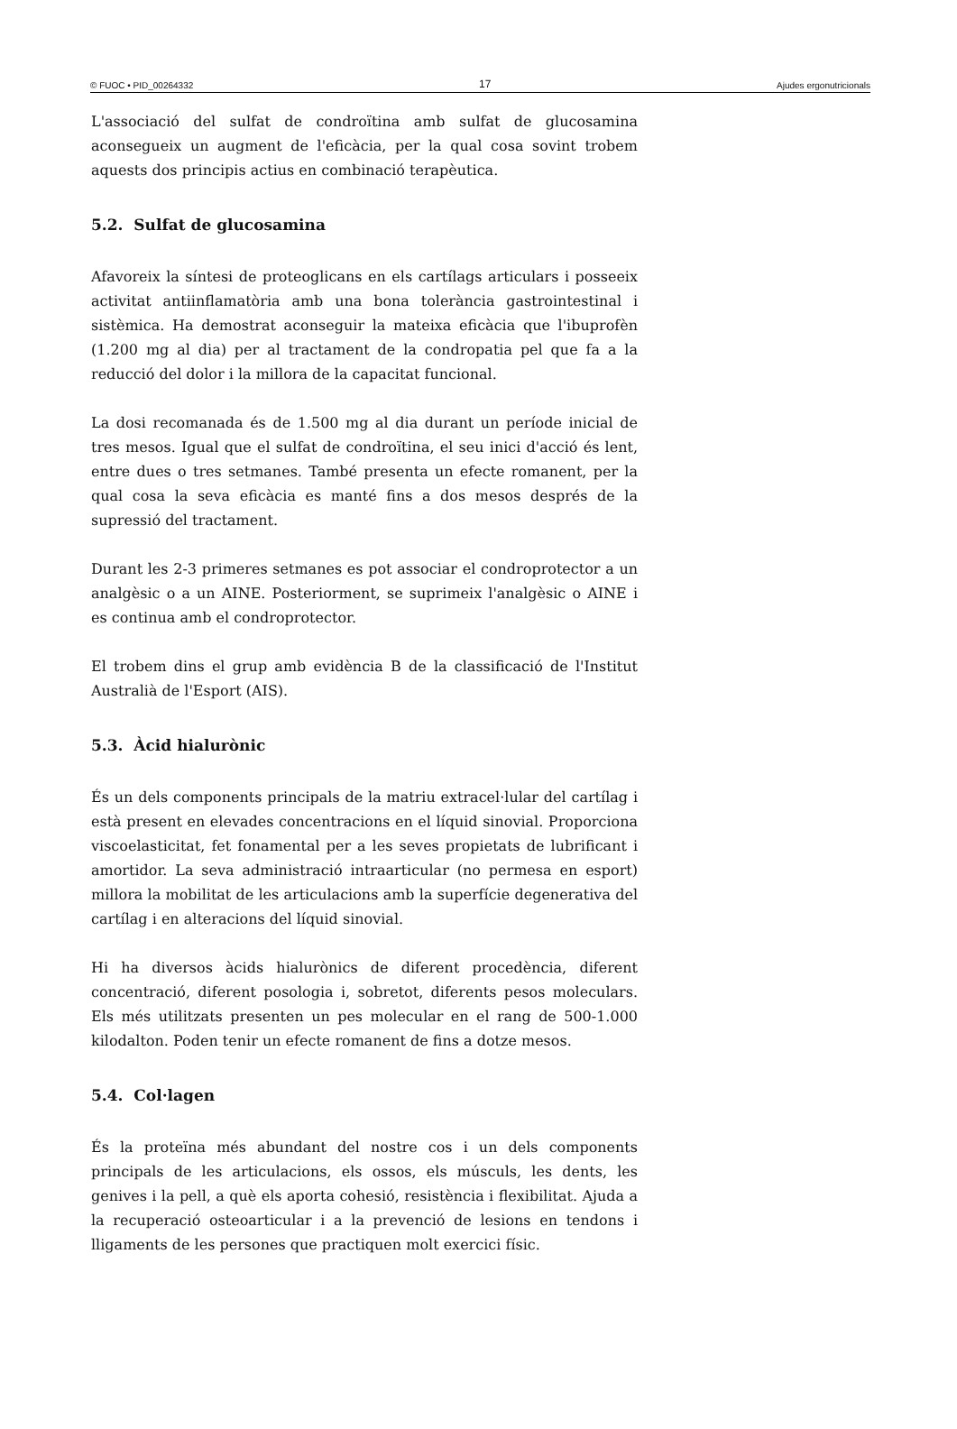© FUOC • PID_00264332 17 Ajudes ergonutricionals
L'associació del sulfat de condroïtina amb sulfat de glucosamina aconsegueix un augment de l'eficàcia, per la qual cosa sovint trobem aquests dos principis actius en combinació terapèutica.
5.2. Sulfat de glucosamina
Afavoreix la síntesi de proteoglicans en els cartílags articulars i posseeix activitat antiinflamatòria amb una bona tolerància gastrointestinal i sistèmica. Ha demostrat aconseguir la mateixa eficàcia que l'ibuprofèn (1.200 mg al dia) per al tractament de la condropatia pel que fa a la reducció del dolor i la millora de la capacitat funcional.
La dosi recomanada és de 1.500 mg al dia durant un període inicial de tres mesos. Igual que el sulfat de condroïtina, el seu inici d'acció és lent, entre dues o tres setmanes. També presenta un efecte romanent, per la qual cosa la seva eficàcia es manté fins a dos mesos després de la supressió del tractament.
Durant les 2-3 primeres setmanes es pot associar el condroprotector a un analgèsic o a un AINE. Posteriorment, se suprimeix l'analgèsic o AINE i es continua amb el condroprotector.
El trobem dins el grup amb evidència B de la classificació de l'Institut Australià de l'Esport (AIS).
5.3. Àcid hialurònic
És un dels components principals de la matriu extracel·lular del cartílag i està present en elevades concentracions en el líquid sinovial. Proporciona viscoelasticitat, fet fonamental per a les seves propietats de lubrificant i amortidor. La seva administració intraarticular (no permesa en esport) millora la mobilitat de les articulacions amb la superfície degenerativa del cartílag i en alteracions del líquid sinovial.
Hi ha diversos àcids hialurònics de diferent procedència, diferent concentració, diferent posologia i, sobretot, diferents pesos moleculars. Els més utilitzats presenten un pes molecular en el rang de 500-1.000 kilodalton. Poden tenir un efecte romanent de fins a dotze mesos.
5.4. Col·lagen
És la proteïna més abundant del nostre cos i un dels components principals de les articulacions, els ossos, els músculs, les dents, les genives i la pell, a què els aporta cohesió, resistència i flexibilitat. Ajuda a la recuperació osteoarticular i a la prevenció de lesions en tendons i lligaments de les persones que practiquen molt exercici físic.